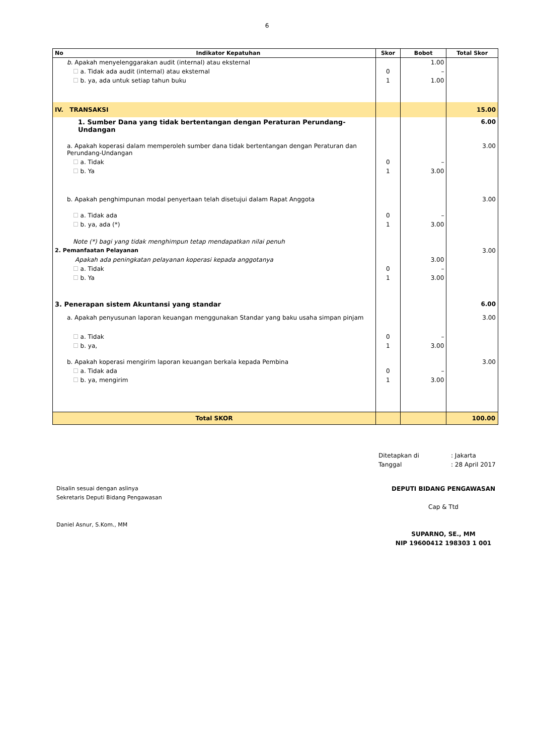6
| No Indikator Kepatuhan | Skor | Bobot | Total Skor |
| --- | --- | --- | --- |
| b. Apakah menyelenggarakan audit (internal) atau eksternal | | 1.00 | |
| ☐ a. Tidak ada audit (internal) atau eksternal | 0 | – | |
| ☐ b. ya, ada untuk setiap tahun buku | 1 | 1.00 | |
| IV. TRANSAKSI | | | 15.00 |
| 1. Sumber Dana yang tidak bertentangan dengan Peraturan Perundang-Undangan | | | 6.00 |
| a. Apakah koperasi dalam memperoleh sumber dana tidak bertentangan dengan Peraturan dan Perundang-Undangan | | | 3.00 |
| ☐ a. Tidak | 0 | – | |
| ☐ b. Ya | 1 | 3.00 | |
| b. Apakah penghimpunan modal penyertaan telah disetujui dalam Rapat Anggota | | | 3.00 |
| ☐ a. Tidak ada | 0 | – | |
| ☐ b. ya, ada (*) | 1 | 3.00 | |
| Note (*) bagi yang tidak menghimpun tetap mendapatkan nilai penuh | | | |
| 2. Pemanfaatan Pelayanan | | | 3.00 |
| Apakah ada peningkatan pelayanan koperasi kepada anggotanya | | 3.00 | |
| ☐ a. Tidak | 0 | – | |
| ☐ b. Ya | 1 | 3.00 | |
| 3. Penerapan sistem Akuntansi yang standar | | | 6.00 |
| a. Apakah penyusunan laporan keuangan menggunakan Standar yang baku usaha simpan pinjam | | | 3.00 |
| ☐ a. Tidak | 0 | – | |
| ☐ b. ya, | 1 | 3.00 | |
| b. Apakah koperasi mengirim laporan keuangan berkala kepada Pembina | | | 3.00 |
| ☐ a. Tidak ada | 0 | – | |
| ☐ b. ya, mengirim | 1 | 3.00 | |
| Total SKOR | | | 100.00 |
Ditetapkan di: Jakarta
Tanggal: 28 April 2017
Disalin sesuai dengan aslinya
Sekretaris Deputi Bidang Pengawasan
Daniel Asnur, S.Kom., MM
DEPUTI BIDANG PENGAWASAN
Cap & Ttd
SUPARNO, SE., MM
NIP 19600412 198303 1 001